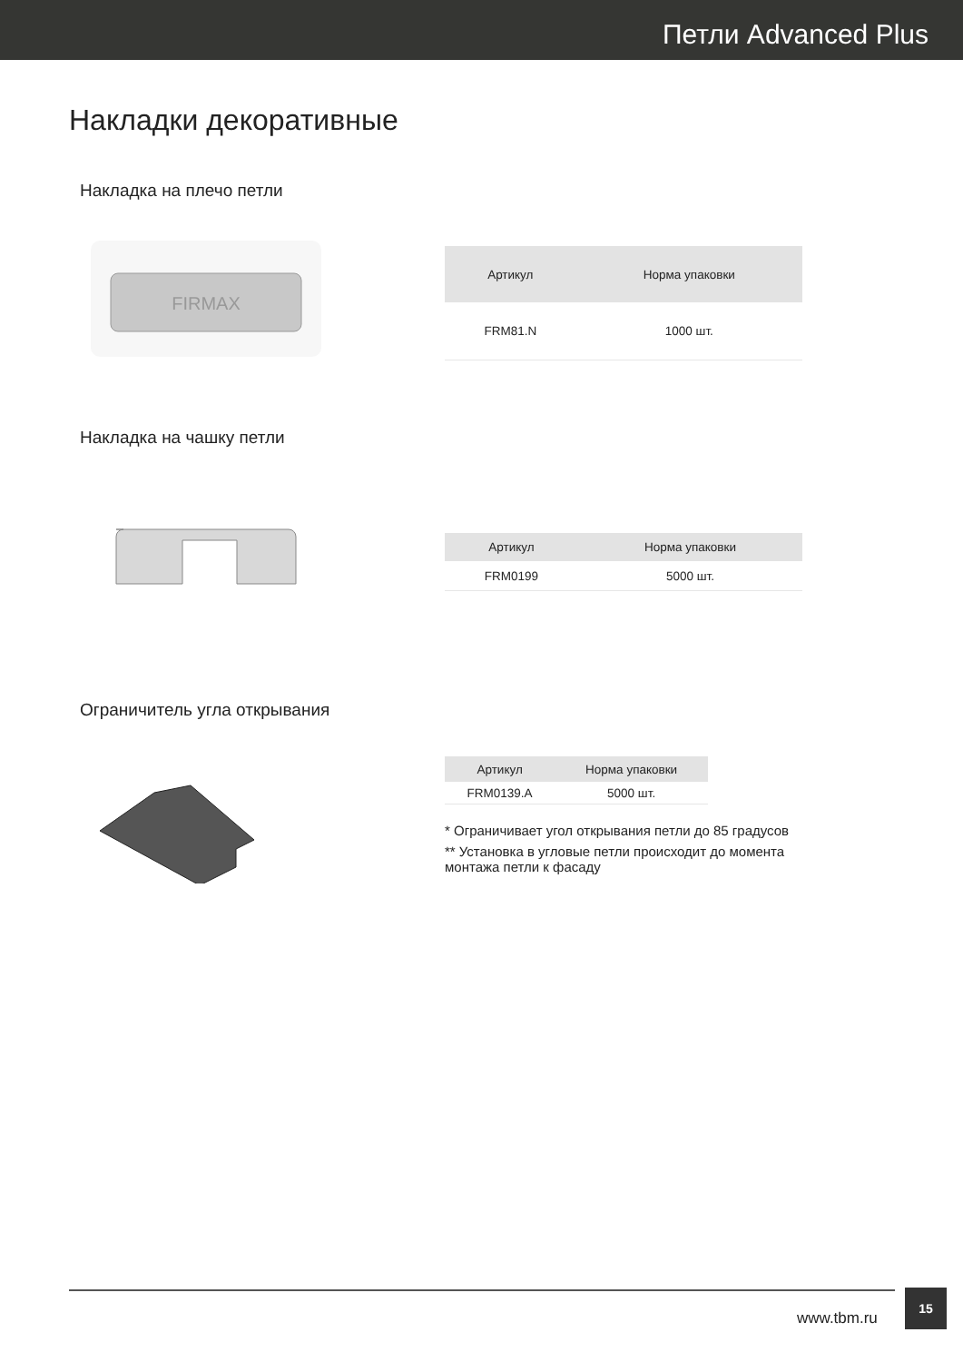Петли Advanced Plus
Накладки декоративные
Накладка на плечо петли
FIRMAX
| Артикул | Норма упаковки |
| --- | --- |
| FRM81.N | 1000 шт. |
Накладка на чашку петли
| Артикул | Норма упаковки |
| --- | --- |
| FRM0199 | 5000 шт. |
Ограничитель угла открывания
| Артикул | Норма упаковки |
| --- | --- |
| FRM0139.A | 5000 шт. |
* Ограничивает угол открывания петли до 85 градусов
** Установка в угловые петли происходит до момента монтажа петли к фасаду
www.tbm.ru
15